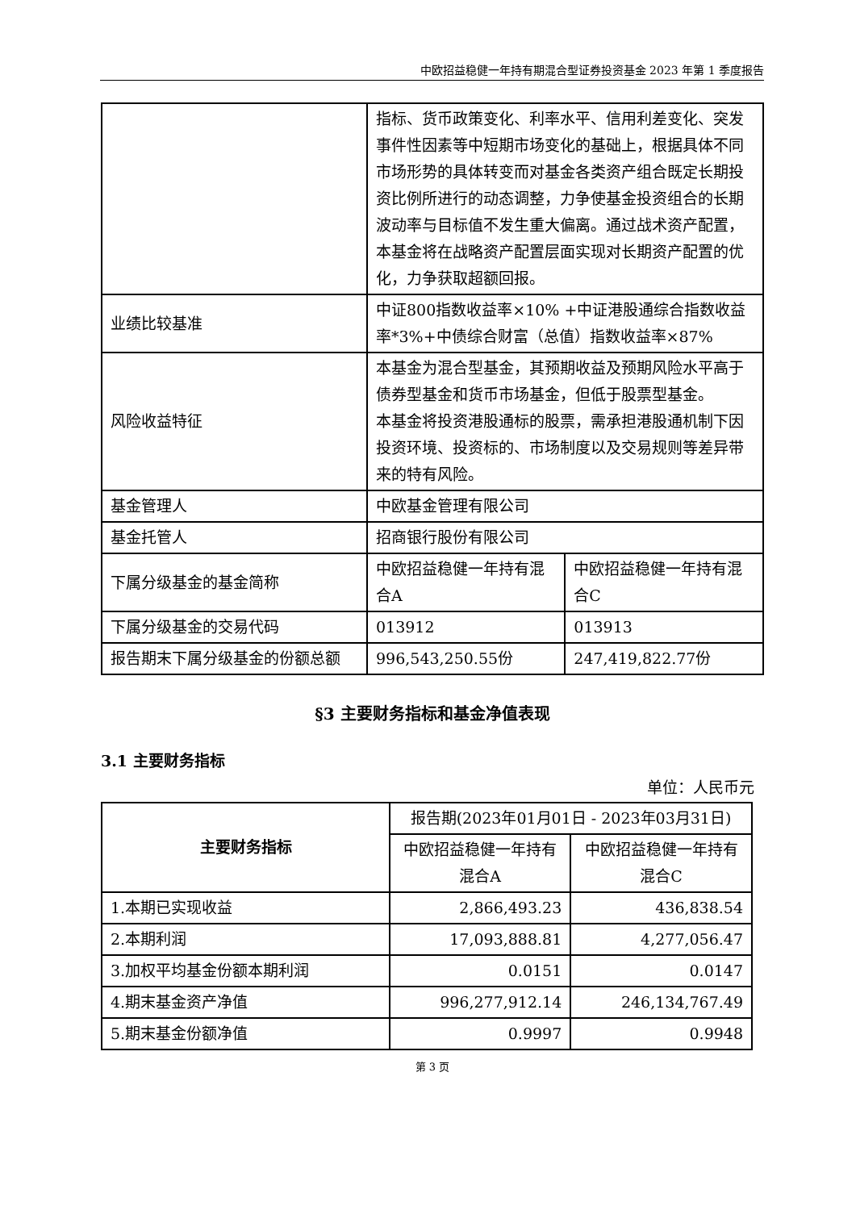中欧招益稳健一年持有期混合型证券投资基金 2023 年第 1 季度报告
| | 指标、货币政策变化、利率水平、信用利差变化、突发事件性因素等中短期市场变化的基础上，根据具体不同市场形势的具体转变而对基金各类资产组合既定长期投资比例所进行的动态调整，力争使基金投资组合的长期波动率与目标值不发生重大偏离。通过战术资产配置，本基金将在战略资产配置层面实现对长期资产配置的优化，力争获取超额回报。 | |
| 业绩比较基准 | 中证800指数收益率×10% +中证港股通综合指数收益率*3%+中债综合财富（总值）指数收益率×87% | |
| 风险收益特征 | 本基金为混合型基金，其预期收益及预期风险水平高于债券型基金和货币市场基金，但低于股票型基金。 本基金将投资港股通标的股票，需承担港股通机制下因投资环境、投资标的、市场制度以及交易规则等差异带来的特有风险。 | |
| 基金管理人 | 中欧基金管理有限公司 | |
| 基金托管人 | 招商银行股份有限公司 | |
| 下属分级基金的基金简称 | 中欧招益稳健一年持有混合A | 中欧招益稳健一年持有混合C |
| 下属分级基金的交易代码 | 013912 | 013913 |
| 报告期末下属分级基金的份额总额 | 996,543,250.55份 | 247,419,822.77份 |
§3 主要财务指标和基金净值表现
3.1 主要财务指标
单位：人民币元
| 主要财务指标 | 报告期(2023年01月01日 - 2023年03月31日) | |
| | 中欧招益稳健一年持有混合A | 中欧招益稳健一年持有混合C |
| 1.本期已实现收益 | 2,866,493.23 | 436,838.54 |
| 2.本期利润 | 17,093,888.81 | 4,277,056.47 |
| 3.加权平均基金份额本期利润 | 0.0151 | 0.0147 |
| 4.期末基金资产净值 | 996,277,912.14 | 246,134,767.49 |
| 5.期末基金份额净值 | 0.9997 | 0.9948 |
第 3 页